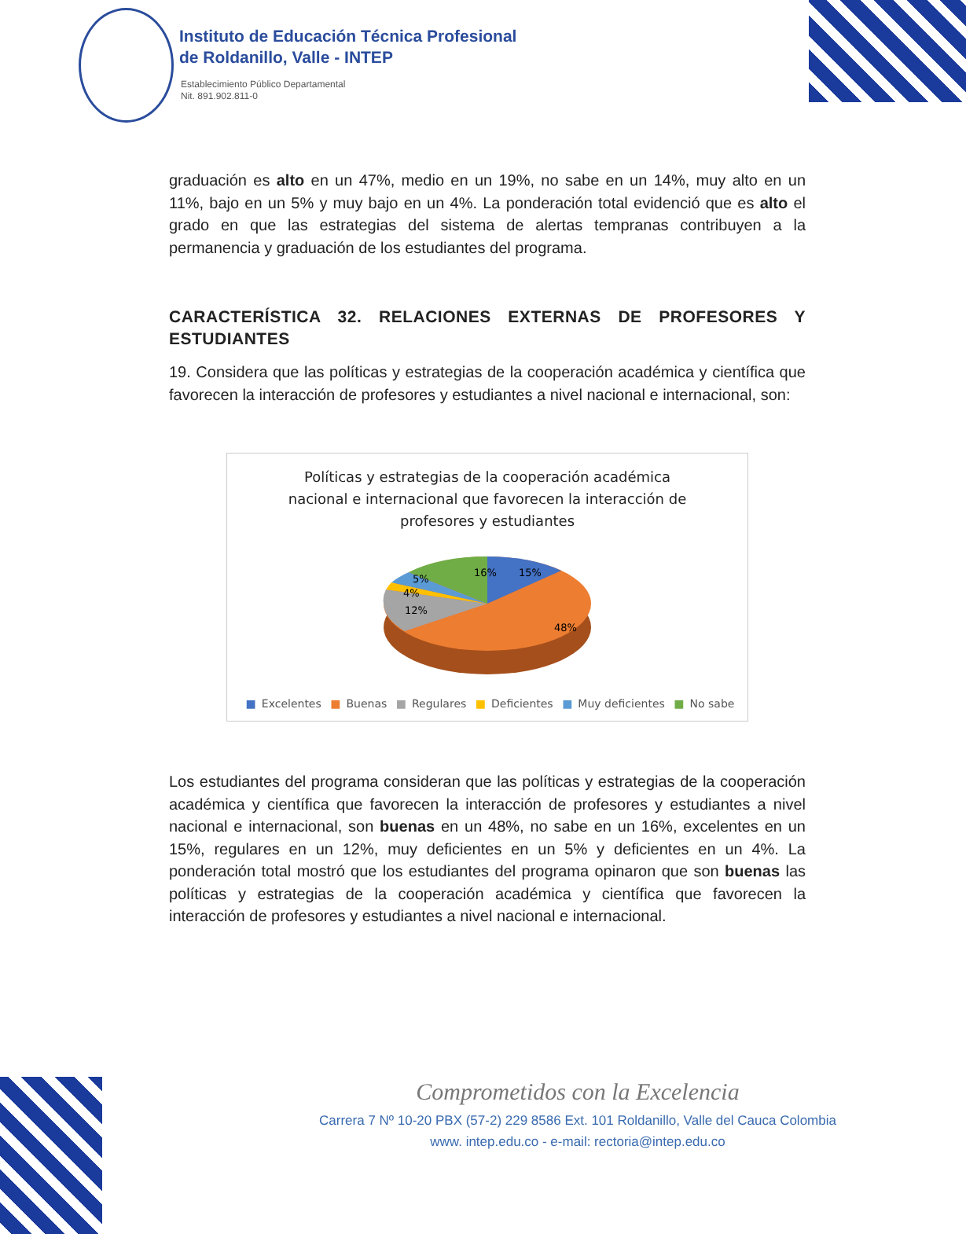Instituto de Educación Técnica Profesional
de Roldanillo, Valle - INTEP
Establecimiento Público Departamental
Nit. 891.902.811-0
graduación es alto en un 47%, medio en un 19%, no sabe en un 14%, muy alto en un 11%, bajo en un 5% y muy bajo en un 4%. La ponderación total evidenció que es alto el grado en que las estrategias del sistema de alertas tempranas contribuyen a la permanencia y graduación de los estudiantes del programa.
CARACTERÍSTICA 32. RELACIONES EXTERNAS DE PROFESORES Y ESTUDIANTES
19. Considera que las políticas y estrategias de la cooperación académica y científica que favorecen la interacción de profesores y estudiantes a nivel nacional e internacional, son:
Políticas y estrategias de la cooperación académica
nacional e internacional que favorecen la interacción de
profesores y estudiantes
15%
16%
5%
4%
12%
48%
■ Excelentes ■ Buenas ■ Regulares ■ Deficientes ■ Muy deficientes ■ No sabe
Los estudiantes del programa consideran que las políticas y estrategias de la cooperación académica y científica que favorecen la interacción de profesores y estudiantes a nivel nacional e internacional, son buenas en un 48%, no sabe en un 16%, excelentes en un 15%, regulares en un 12%, muy deficientes en un 5% y deficientes en un 4%. La ponderación total mostró que los estudiantes del programa opinaron que son buenas las políticas y estrategias de la cooperación académica y científica que favorecen la interacción de profesores y estudiantes a nivel nacional e internacional.
Comprometidos con la Excelencia
Carrera 7 Nº 10-20 PBX (57-2) 229 8586 Ext. 101 Roldanillo, Valle del Cauca Colombia
www. intep.edu.co - e-mail: rectoria@intep.edu.co